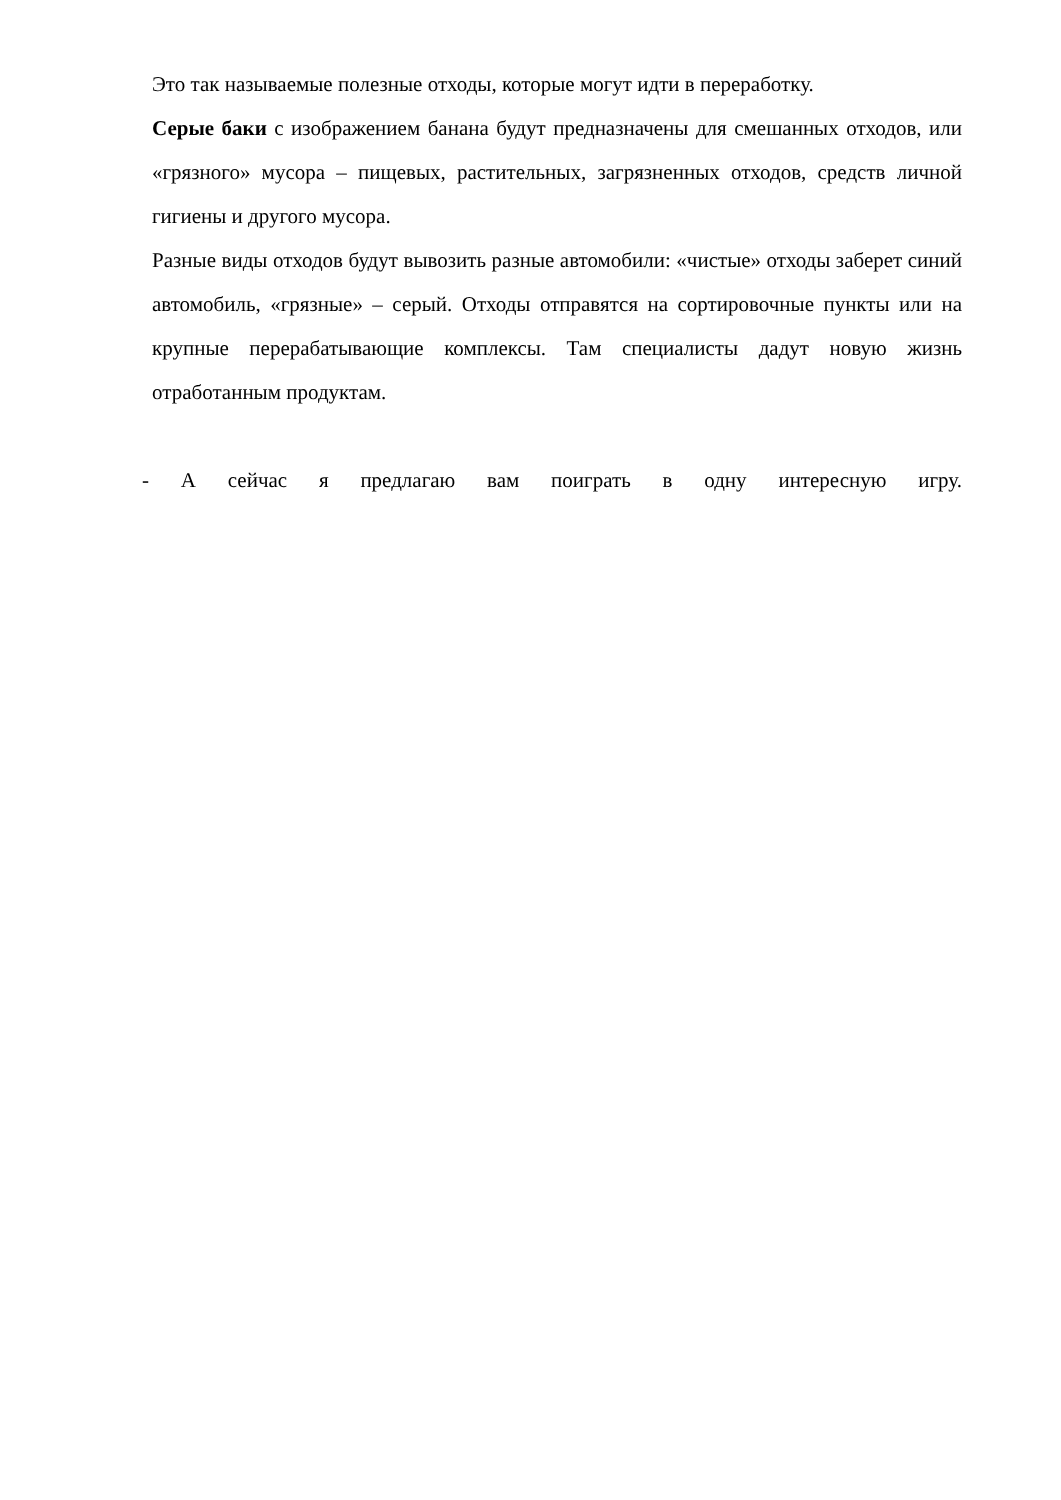Это так называемые полезные отходы, которые могут идти в переработку.
Серые баки с изображением банана будут предназначены для смешанных отходов, или «грязного» мусора – пищевых, растительных, загрязненных отходов, средств личной гигиены и другого мусора.
Разные виды отходов будут вывозить разные автомобили: «чистые» отходы заберет синий автомобиль, «грязные» – серый. Отходы отправятся на сортировочные пункты или на крупные перерабатывающие комплексы. Там специалисты дадут новую жизнь отработанным продуктам.
- А сейчас я предлагаю вам поиграть в одну интересную игру.